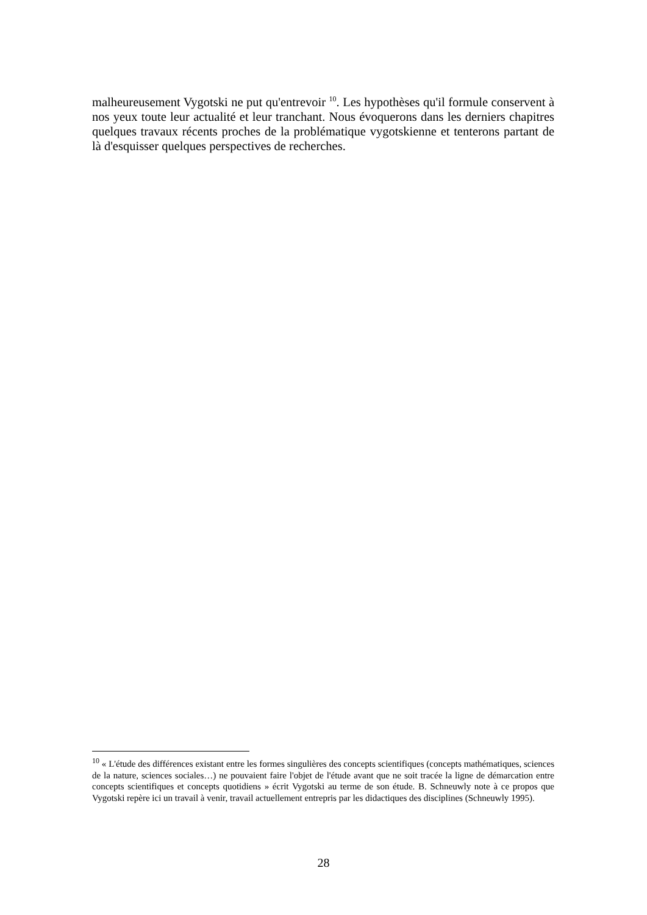malheureusement Vygotski ne put qu'entrevoir <sup>10</sup>. Les hypothèses qu'il formule conservent à nos yeux toute leur actualité et leur tranchant. Nous évoquerons dans les derniers chapitres quelques travaux récents proches de la problématique vygotskienne et tenterons partant de là d'esquisser quelques perspectives de recherches.
<sup>10</sup> « L'étude des différences existant entre les formes singulières des concepts scientifiques (concepts mathématiques, sciences de la nature, sciences sociales…) ne pouvaient faire l'objet de l'étude avant que ne soit tracée la ligne de démarcation entre concepts scientifiques et concepts quotidiens » écrit Vygotski au terme de son étude. B. Schneuwly note à ce propos que Vygotski repère ici un travail à venir, travail actuellement entrepris par les didactiques des disciplines (Schneuwly 1995).
28